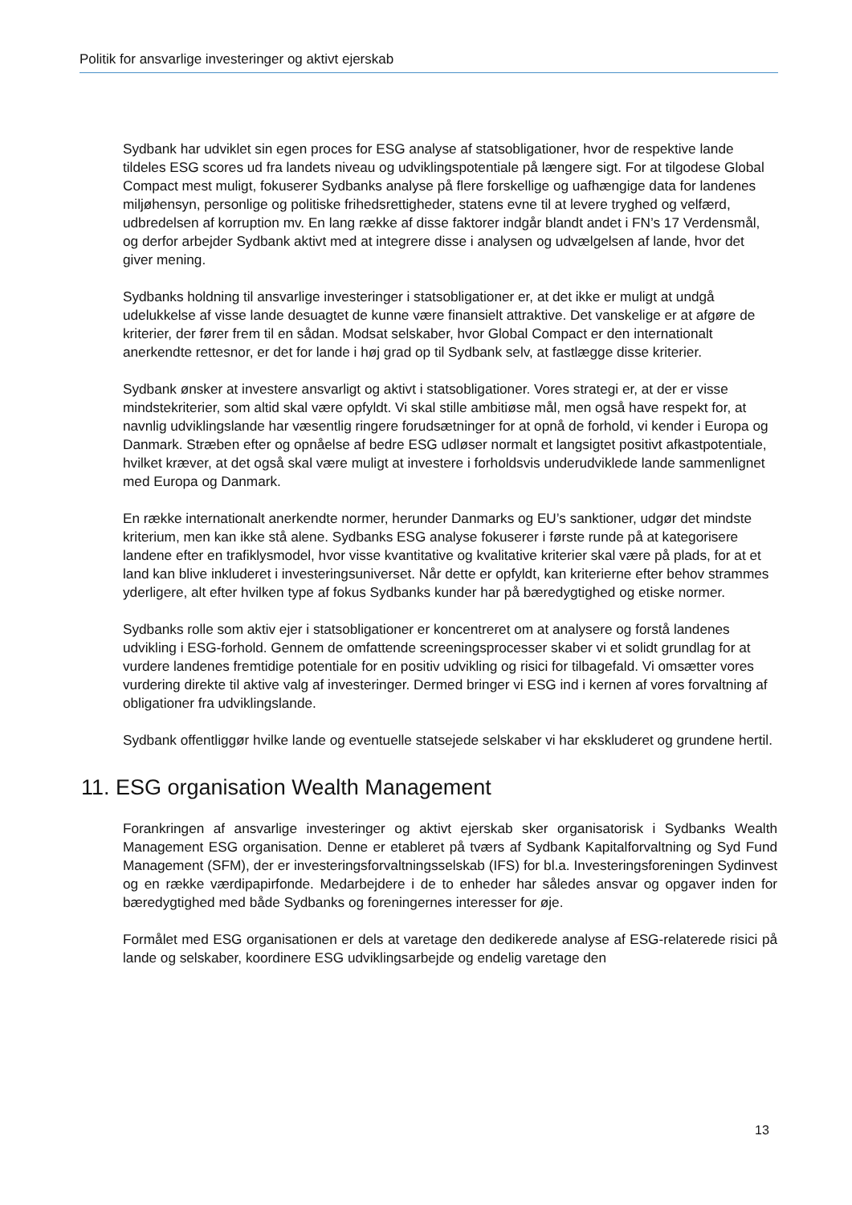Politik for ansvarlige investeringer og aktivt ejerskab
Sydbank har udviklet sin egen proces for ESG analyse af statsobligationer, hvor de respektive lande tildeles ESG scores ud fra landets niveau og udviklingspotentiale på længere sigt. For at tilgodese Global Compact mest muligt, fokuserer Sydbanks analyse på flere forskellige og uafhængige data for landenes miljøhensyn, personlige og politiske frihedsrettigheder, statens evne til at levere tryghed og velfærd, udbredelsen af korruption mv. En lang række af disse faktorer indgår blandt andet i FN’s 17 Verdensmål, og derfor arbejder Sydbank aktivt med at integrere disse i analysen og udvælgelsen af lande, hvor det giver mening.
Sydbanks holdning til ansvarlige investeringer i statsobligationer er, at det ikke er muligt at undgå udelukkelse af visse lande desuagtet de kunne være finansielt attraktive. Det vanskelige er at afgøre de kriterier, der fører frem til en sådan. Modsat selskaber, hvor Global Compact er den internationalt anerkendte rettesnor, er det for lande i høj grad op til Sydbank selv, at fastlægge disse kriterier.
Sydbank ønsker at investere ansvarligt og aktivt i statsobligationer. Vores strategi er, at der er visse mindstekriterier, som altid skal være opfyldt. Vi skal stille ambitiøse mål, men også have respekt for, at navnlig udviklingslande har væsentlig ringere forudsætninger for at opnå de forhold, vi kender i Europa og Danmark. Stræben efter og opnåelse af bedre ESG udløser normalt et langsigtet positivt afkastpotentiale, hvilket kræver, at det også skal være muligt at investere i forholdsvis underudviklede lande sammenlignet med Europa og Danmark.
En række internationalt anerkendte normer, herunder Danmarks og EU’s sanktioner, udgør det mindste kriterium, men kan ikke stå alene. Sydbanks ESG analyse fokuserer i første runde på at kategorisere landene efter en trafiklysmodel, hvor visse kvantitative og kvalitative kriterier skal være på plads, for at et land kan blive inkluderet i investeringsuniverset. Når dette er opfyldt, kan kriterierne efter behov strammes yderligere, alt efter hvilken type af fokus Sydbanks kunder har på bæredygtighed og etiske normer.
Sydbanks rolle som aktiv ejer i statsobligationer er koncentreret om at analysere og forstå landenes udvikling i ESG-forhold. Gennem de omfattende screeningsprocesser skaber vi et solidt grundlag for at vurdere landenes fremtidige potentiale for en positiv udvikling og risici for tilbagefald. Vi omsætter vores vurdering direkte til aktive valg af investeringer. Dermed bringer vi ESG ind i kernen af vores forvaltning af obligationer fra udviklingslande.
Sydbank offentliggør hvilke lande og eventuelle statsejede selskaber vi har ekskluderet og grundene hertil.
11. ESG organisation Wealth Management
Forankringen af ansvarlige investeringer og aktivt ejerskab sker organisatorisk i Sydbanks Wealth Management ESG organisation. Denne er etableret på tværs af Sydbank Kapitalforvaltning og Syd Fund Management (SFM), der er investeringsforvaltningsselskab (IFS) for bl.a. Investeringsforeningen Sydinvest og en række værdipapirfonde. Medarbejdere i de to enheder har således ansvar og opgaver inden for bæredygtighed med både Sydbanks og foreningernes interesser for øje.
Formålet med ESG organisationen er dels at varetage den dedikerede analyse af ESG-relaterede risici på lande og selskaber, koordinere ESG udviklingsarbejde og endelig varetage den
13